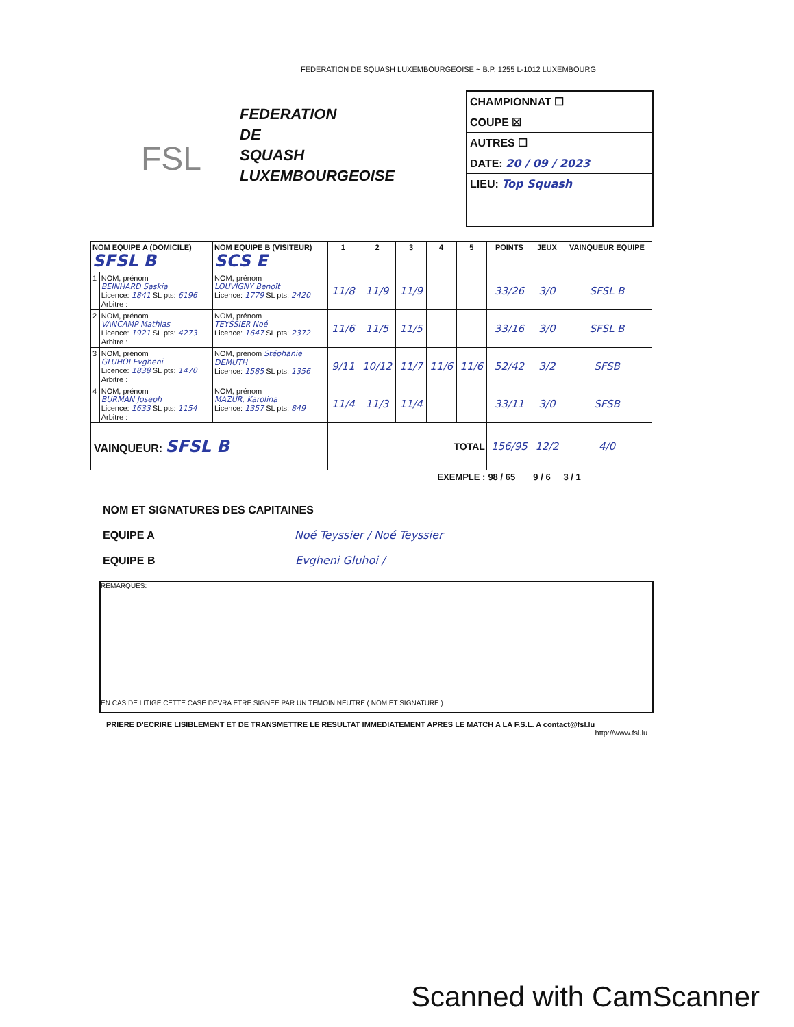FEDERATION DE SQUASH LUXEMBOURGEOISE ~ B.P. 1255 L-1012 LUXEMBOURG
FSL
FEDERATION
DE
SQUASH
LUXEMBOURGEOISE
CHAMPIONNAT ☐
COUPE ☒
AUTRES ☐
DATE: 20 / 09 / 2023
LIEU: Top Squash
| NOM EQUIPE A (DOMICILE) SFSL B | | NOM EQUIPE B (VISITEUR) SCS E | 1 | 2 | 3 | 4 | 5 | POINTS | JEUX | VAINQUEUR EQUIPE |
| --- | --- | --- | --- | --- | --- | --- | --- | --- | --- | --- |
| 1 | NOM, prénom BEINHARD Saskia Licence: 1841 SL pts: 6196 Arbitre : | NOM, prénom LOUVIGNY Benoît Licence: 1779 SL pts: 2420 | 11/8 | 11/9 | 11/9 | | | 33/26 | 3/0 | SFSL B |
| 2 | NOM, prénom VANCAMP Mathias Licence: 1921 SL pts: 4273 Arbitre : | NOM, prénom TEYSSIER Noé Licence: 1647 SL pts: 2372 | 11/6 | 11/5 | 11/5 | | | 33/16 | 3/0 | SFSL B |
| 3 | NOM, prénom GLUHOI Evgheni Licence: 1838 SL pts: 1470 Arbitre : | NOM, prénom Stéphanie DEMUTH Licence: 1585 SL pts: 1356 | 9/11 | 10/12 | 11/7 | 11/6 | 11/6 | 52/42 | 3/2 | SFSB |
| 4 | NOM, prénom BURMAN Joseph Licence: 1633 SL pts: 1154 Arbitre : | NOM, prénom MAZUR, Karolina Licence: 1357 SL pts: 849 | 11/4 | 11/3 | 11/4 | | | 33/11 | 3/0 | SFSB |
| VAINQUEUR: SFSL B | | | TOTAL | | | | | 156/95 | 12/2 | 4/0 |
| EXEMPLE : | | | | | | | | 98 / 65 | 9 / 6 | 3 / 1 |
NOM ET SIGNATURES DES CAPITAINES
EQUIPE A Noé Teyssier / Noé Teyssier
EQUIPE B Evgheni Gluhoi /
REMARQUES:
EN CAS DE LITIGE CETTE CASE DEVRA ETRE SIGNEE PAR UN TEMOIN NEUTRE ( NOM ET SIGNATURE )
PRIERE D'ECRIRE LISIBLEMENT ET DE TRANSMETTRE LE RESULTAT IMMEDIATEMENT APRES LE MATCH A LA F.S.L. A contact@fsl.lu
http://www.fsl.lu
Scanned with CamScanner